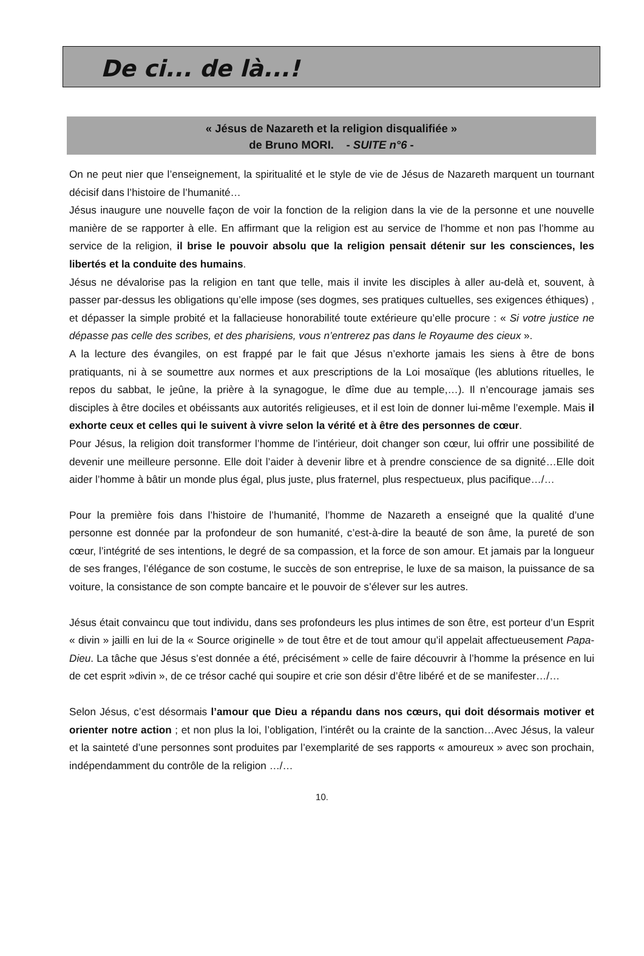De ci... de là...!
« Jésus de Nazareth et la religion disqualifiée »
de Bruno MORI. - SUITE n°6 -
On ne peut nier que l’enseignement, la spiritualité et le style de vie de Jésus de Nazareth marquent un tournant décisif dans l’histoire de l’humanité…
Jésus inaugure une nouvelle façon de voir la fonction de la religion dans la vie de la personne et une nouvelle manière de se rapporter à elle. En affirmant que la religion est au service de l’homme et non pas l’homme au service de la religion, il brise le pouvoir absolu que la religion pensait détenir sur les consciences, les libertés et la conduite des humains.
Jésus ne dévalorise pas la religion en tant que telle, mais il invite les disciples à aller au-delà et, souvent, à passer par-dessus les obligations qu’elle impose (ses dogmes, ses pratiques cultuelles, ses exigences éthiques) , et dépasser la simple probité et la fallacieuse honorabilité toute extérieure qu’elle procure : « Si votre justice ne dépasse pas celle des scribes, et des pharisiens, vous n’entrerez pas dans le Royaume des cieux ».
A la lecture des évangiles, on est frappé par le fait que Jésus n’exhorte jamais les siens à être de bons pratiquants, ni à se soumettre aux normes et aux prescriptions de la Loi mosaïque (les ablutions rituelles, le repos du sabbat, le jeûne, la prière à la synagogue, le dîme due au temple,…). Il n’encourage jamais ses disciples à être dociles et obéissants aux autorités religieuses, et il est loin de donner lui-même l’exemple. Mais il exhorte ceux et celles qui le suivent à vivre selon la vérité et à être des personnes de cœur.
Pour Jésus, la religion doit transformer l’homme de l’intérieur, doit changer son cœur, lui offrir une possibilité de devenir une meilleure personne. Elle doit l’aider à devenir libre et à prendre conscience de sa dignité…Elle doit aider l’homme à bâtir un monde plus égal, plus juste, plus fraternel, plus respectueux, plus pacifique…/…
Pour la première fois dans l’histoire de l’humanité, l’homme de Nazareth a enseigné que la qualité d’une personne est donnée par la profondeur de son humanité, c’est-à-dire la beauté de son âme, la pureté de son cœur, l’intégrité de ses intentions, le degré de sa compassion, et la force de son amour. Et jamais par la longueur de ses franges, l’élégance de son costume, le succès de son entreprise, le luxe de sa maison, la puissance de sa voiture, la consistance de son compte bancaire et le pouvoir de s’élever sur les autres.
Jésus était convaincu que tout individu, dans ses profondeurs les plus intimes de son être, est porteur d’un Esprit « divin » jailli en lui de la « Source originelle » de tout être et de tout amour qu’il appelait affectueusement Papa-Dieu. La tâche que Jésus s’est donnée a été, précisément » celle de faire découvrir à l’homme la présence en lui de cet esprit »divin », de ce trésor caché qui soupire et crie son désir d’être libéré et de se manifester…/…
Selon Jésus, c’est désormais l’amour que Dieu a répandu dans nos cœurs, qui doit désormais motiver et orienter notre action ; et non plus la loi, l’obligation, l’intérêt ou la crainte de la sanction…Avec Jésus, la valeur et la sainteté d’une personnes sont produites par l’exemplarité de ses rapports « amoureux » avec son prochain, indépendamment du contrôle de la religion …/…
10.